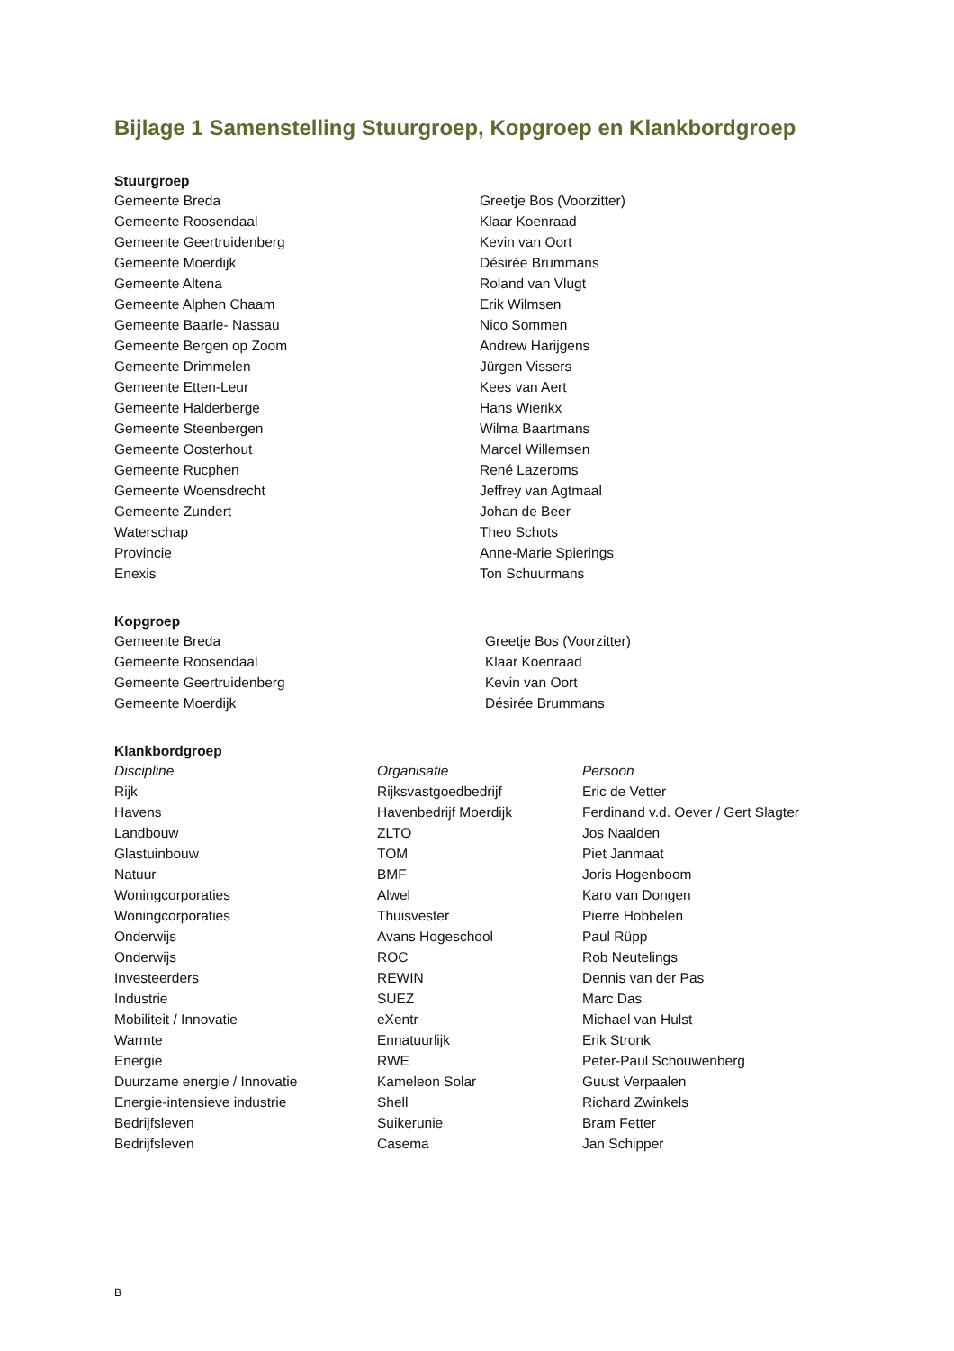Bijlage 1 Samenstelling Stuurgroep, Kopgroep en Klankbordgroep
Stuurgroep
| Gemeente Breda | Greetje Bos (Voorzitter) |
| Gemeente Roosendaal | Klaar Koenraad |
| Gemeente Geertruidenberg | Kevin van Oort |
| Gemeente Moerdijk | Désirée Brummans |
| Gemeente Altena | Roland van Vlugt |
| Gemeente Alphen Chaam | Erik Wilmsen |
| Gemeente Baarle- Nassau | Nico Sommen |
| Gemeente Bergen op Zoom | Andrew Harijgens |
| Gemeente Drimmelen | Jürgen Vissers |
| Gemeente Etten-Leur | Kees van Aert |
| Gemeente Halderberge | Hans Wierikx |
| Gemeente Steenbergen | Wilma Baartmans |
| Gemeente Oosterhout | Marcel Willemsen |
| Gemeente Rucphen | René Lazeroms |
| Gemeente Woensdrecht | Jeffrey van Agtmaal |
| Gemeente Zundert | Johan de Beer |
| Waterschap | Theo Schots |
| Provincie | Anne-Marie Spierings |
| Enexis | Ton Schuurmans |
Kopgroep
| Gemeente Breda | Greetje Bos (Voorzitter) |
| Gemeente Roosendaal | Klaar Koenraad |
| Gemeente Geertruidenberg | Kevin van Oort |
| Gemeente Moerdijk | Désirée Brummans |
Klankbordgroep
| Discipline | Organisatie | Persoon |
| --- | --- | --- |
| Rijk | Rijksvastgoedbedrijf | Eric de Vetter |
| Havens | Havenbedrijf Moerdijk | Ferdinand v.d. Oever / Gert Slagter |
| Landbouw | ZLTO | Jos Naalden |
| Glastuinbouw | TOM | Piet Janmaat |
| Natuur | BMF | Joris Hogenboom |
| Woningcorporaties | Alwel | Karo van Dongen |
| Woningcorporaties | Thuisvester | Pierre Hobbelen |
| Onderwijs | Avans Hogeschool | Paul Rüpp |
| Onderwijs | ROC | Rob Neutelings |
| Investeerders | REWIN | Dennis van der Pas |
| Industrie | SUEZ | Marc Das |
| Mobiliteit / Innovatie | eXentr | Michael van Hulst |
| Warmte | Ennatuurlijk | Erik Stronk |
| Energie | RWE | Peter-Paul Schouwenberg |
| Duurzame energie / Innovatie | Kameleon Solar | Guust Verpaalen |
| Energie-intensieve industrie | Shell | Richard Zwinkels |
| Bedrijfsleven | Suikerunie | Bram Fetter |
| Bedrijfsleven | Casema | Jan Schipper |
B